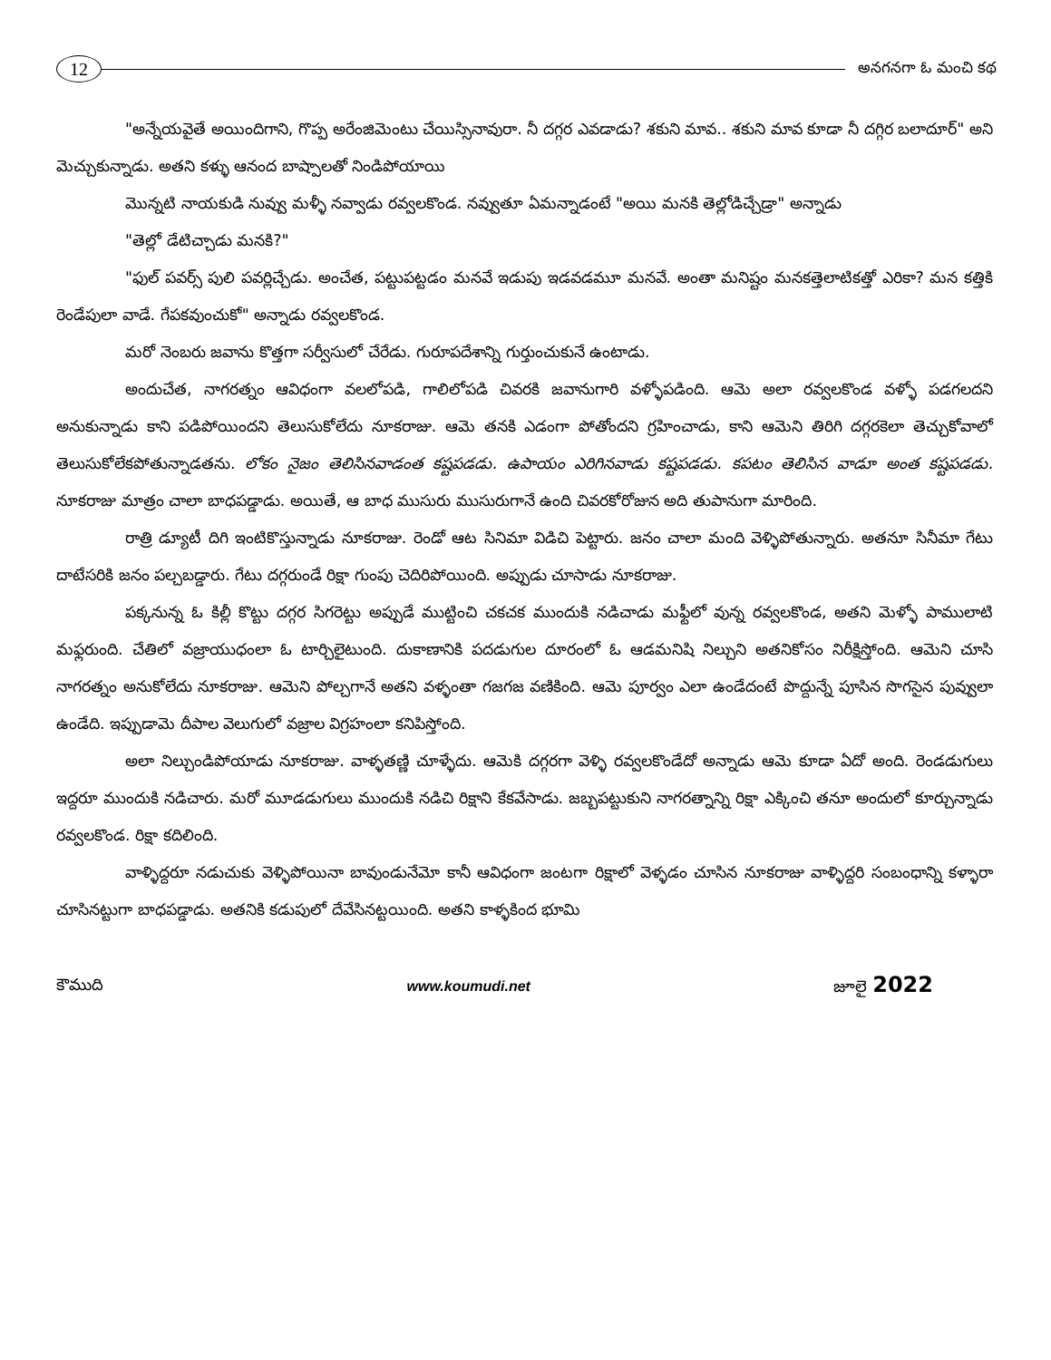12
అనగనగా ఓ మంచి కథ
"అన్నేయవైతే అయిందిగాని, గొప్ప అరేంజిమెంటు చేయిస్సినావురా. నీ దగ్గర ఎవడాడు? శకుని మావ.. శకుని మావ కూడా నీ దగ్గిర బలాదూర్" అని మెచ్చుకున్నాడు. అతని కళ్ళు ఆనంద బాష్పాలతో నిండిపోయాయి
మొన్నటి నాయకుడి నువ్వు మళ్ళీ నవ్వాడు రవ్వలకొండ. నవ్వుతూ ఏమన్నాడంటే "అయి మనకి తెల్లోడిచ్చేడ్రా" అన్నాడు
"తెల్లో డేటిచ్చాడు మనకి?"
"ఫుల్ పవర్స్ పులి పవర్లిచ్చేడు. అంచేత, పట్టుపట్టడం మనవే ఇడుపు ఇడవడమూ మనవే. అంతా మనిష్టం మనకత్తెలాటికత్తో ఎరికా? మన కత్తికి రెండేపులా వాడే. గేపకవుంచుకో" అన్నాడు రవ్వలకొండ.
మరో నెంబరు జవాను కొత్తగా సర్వీసులో చేరేడు. గురూపదేశాన్ని గుర్తుంచుకునే ఉంటాడు.
అందుచేత, నాగరత్నం ఆవిధంగా వలలోపడి, గాలిలోపడి చివరకి జవానుగారి వళ్ళోపడింది. ఆమె అలా రవ్వలకొండ వళ్ళో పడగలదని అనుకున్నాడు కాని పడిపోయిందని తెలుసుకోలేదు నూకరాజు. ఆమె తనకి ఎడంగా పోతోందని గ్రహించాడు, కాని ఆమెని తిరిగి దగ్గరకెలా తెచ్చుకోవాలో తెలుసుకోలేకపోతున్నాడతను. లోకం నైజం తెలిసినవాడంత కష్టపడడు. ఉపాయం ఎరిగినవాడు కష్టపడడు. కపటం తెలిసిన వాడూ అంత కష్టపడడు. నూకరాజు మాత్రం చాలా బాధపడ్డాడు. అయితే, ఆ బాధ ముసురు ముసురుగానే ఉంది చివరకోరోజున అది తుపానుగా మారింది.
రాత్రి డ్యూటీ దిగి ఇంటికొస్తున్నాడు నూకరాజు. రెండో ఆట సినిమా విడిచి పెట్టారు. జనం చాలా మంది వెళ్ళిపోతున్నారు. అతనూ సినీమా గేటు దాటేసరికి జనం పల్చబడ్డారు. గేటు దగ్గరుండే రిక్షా గుంపు చెదిరిపోయింది. అప్పుడు చూసాడు నూకరాజు.
పక్కనున్న ఓ కిల్లీ కొట్టు దగ్గర సిగరెట్టు అప్పుడే ముట్టించి చకచక ముందుకి నడిచాడు మఫ్టీలో వున్న రవ్వలకొండ, అతని మెళ్ళో పాములాటి మఫ్లరుంది. చేతిలో వజ్రాయుధంలా ఓ టార్చిలైటుంది. దుకాణానికి పదడుగుల దూరంలో ఓ ఆడమనిషి నిల్చుని అతనికోసం నిరీక్షిస్తోంది. ఆమెని చూసి నాగరత్నం అనుకోలేదు నూకరాజు. ఆమెని పోల్చగానే అతని వళ్ళంతా గజగజ వణికింది. ఆమె పూర్వం ఎలా ఉండేదంటే పొద్దున్నే పూసిన సొగసైన పువ్వులా ఉండేది. ఇప్పుడామె దీపాల వెలుగులో వజ్రాల విగ్రహంలా కనిపిస్తోంది.
అలా నిల్చుండిపోయాడు నూకరాజు. వాళ్ళతణ్ణి చూళ్ళేదు. ఆమెకి దగ్గరగా వెళ్ళి రవ్వలకొండేదో అన్నాడు ఆమె కూడా ఏదో అంది. రెండడుగులు ఇద్దరూ ముందుకి నడిచారు. మరో మూడడుగులు ముందుకి నడిచి రిక్షాని కేకవేసాడు. జబ్బపట్టుకుని నాగరత్నాన్ని రిక్షా ఎక్కించి తనూ అందులో కూర్చున్నాడు రవ్వలకొండ. రిక్షా కదిలింది.
వాళ్ళిద్దరూ నడుచుకు వెళ్ళిపోయినా బావుండునేమో కానీ ఆవిధంగా జంటగా రిక్షాలో వెళ్ళడం చూసిన నూకరాజు వాళ్ళిద్దరి సంబంధాన్ని కళ్ళారా చూసినట్టుగా బాధపడ్డాడు. అతనికి కడుపులో దేవేసినట్టయింది. అతని కాళ్ళకింద భూమి
కౌముది www.koumudi.net జూలై 2022